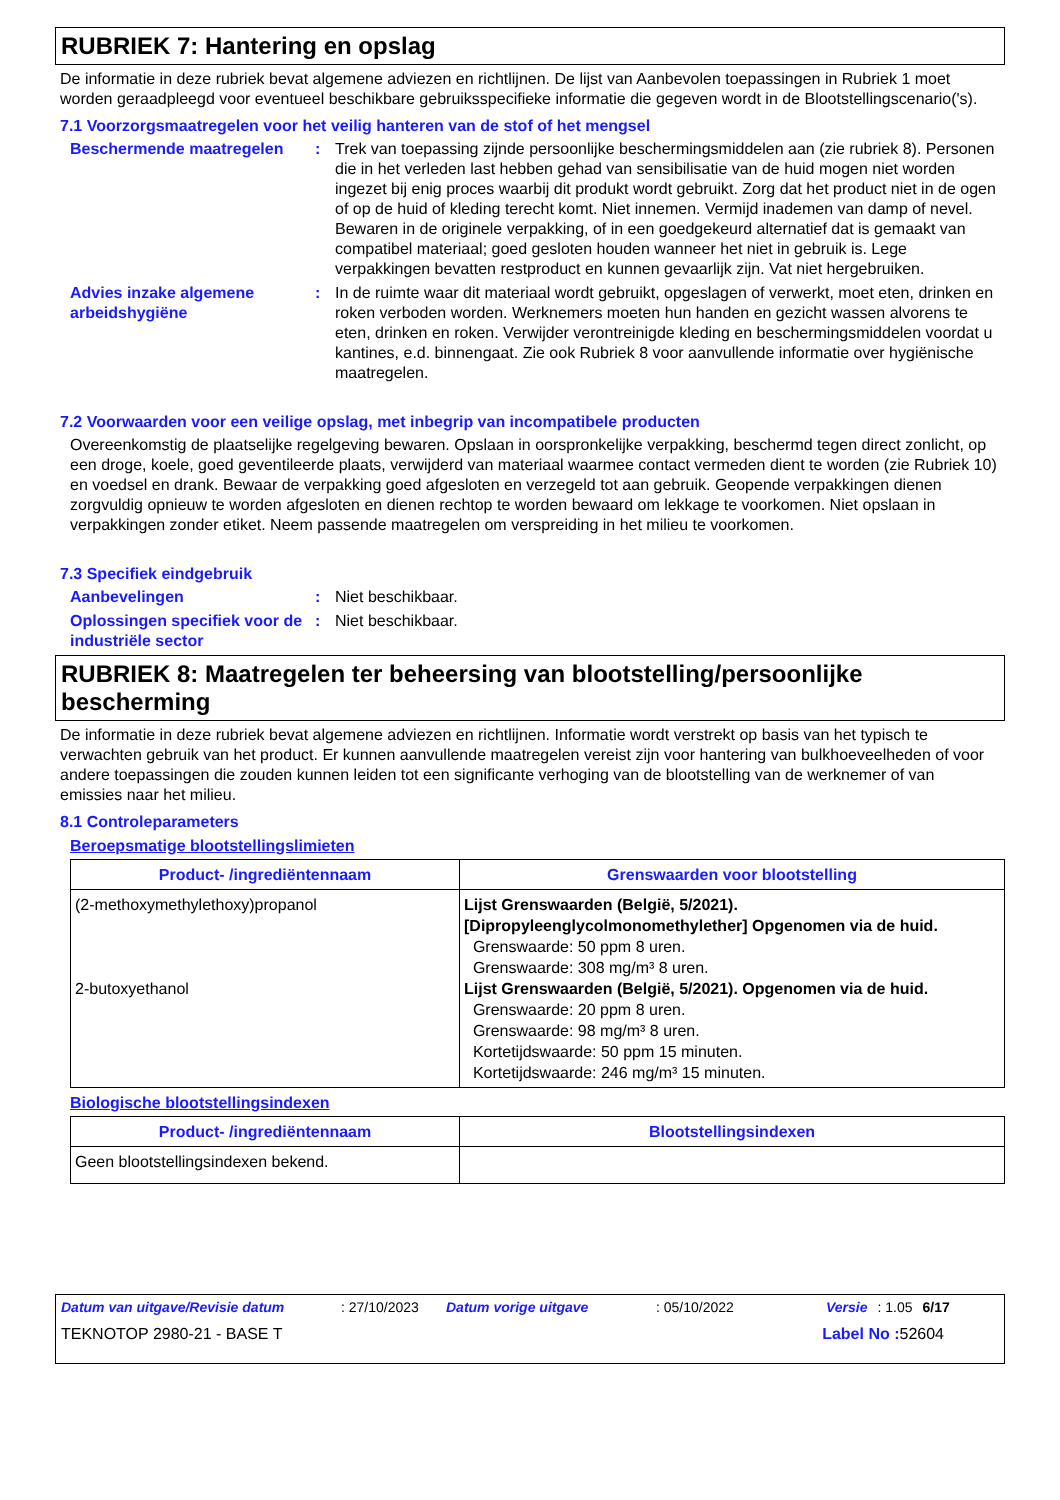RUBRIEK 7: Hantering en opslag
De informatie in deze rubriek bevat algemene adviezen en richtlijnen. De lijst van Aanbevolen toepassingen in Rubriek 1 moet worden geraadpleegd voor eventueel beschikbare gebruiksspecifieke informatie die gegeven wordt in de Blootstellingscenario('s).
7.1 Voorzorgsmaatregelen voor het veilig hanteren van de stof of het mengsel
Beschermende maatregelen : Trek van toepassing zijnde persoonlijke beschermingsmiddelen aan (zie rubriek 8). Personen die in het verleden last hebben gehad van sensibilisatie van de huid mogen niet worden ingezet bij enig proces waarbij dit produkt wordt gebruikt. Zorg dat het product niet in de ogen of op de huid of kleding terecht komt. Niet innemen. Vermijd inademen van damp of nevel. Bewaren in de originele verpakking, of in een goedgekeurd alternatief dat is gemaakt van compatibel materiaal; goed gesloten houden wanneer het niet in gebruik is. Lege verpakkingen bevatten restproduct en kunnen gevaarlijk zijn. Vat niet hergebruiken.
Advies inzake algemene arbeidshygiëne
: In de ruimte waar dit materiaal wordt gebruikt, opgeslagen of verwerkt, moet eten, drinken en roken verboden worden. Werknemers moeten hun handen en gezicht wassen alvorens te eten, drinken en roken. Verwijder verontreinigde kleding en beschermingsmiddelen voordat u kantines, e.d. binnengaat. Zie ook Rubriek 8 voor aanvullende informatie over hygiënische maatregelen.
7.2 Voorwaarden voor een veilige opslag, met inbegrip van incompatibele producten
Overeenkomstig de plaatselijke regelgeving bewaren. Opslaan in oorspronkelijke verpakking, beschermd tegen direct zonlicht, op een droge, koele, goed geventileerde plaats, verwijderd van materiaal waarmee contact vermeden dient te worden (zie Rubriek 10) en voedsel en drank. Bewaar de verpakking goed afgesloten en verzegeld tot aan gebruik. Geopende verpakkingen dienen zorgvuldig opnieuw te worden afgesloten en dienen rechtop te worden bewaard om lekkage te voorkomen. Niet opslaan in verpakkingen zonder etiket. Neem passende maatregelen om verspreiding in het milieu te voorkomen.
7.3 Specifiek eindgebruik
Aanbevelingen : Niet beschikbaar.
Oplossingen specifiek voor de industriële sector
: Niet beschikbaar.
RUBRIEK 8: Maatregelen ter beheersing van blootstelling/persoonlijke bescherming
De informatie in deze rubriek bevat algemene adviezen en richtlijnen. Informatie wordt verstrekt op basis van het typisch te verwachten gebruik van het product. Er kunnen aanvullende maatregelen vereist zijn voor hantering van bulkhoeveelheden of voor andere toepassingen die zouden kunnen leiden tot een significante verhoging van de blootstelling van de werknemer of van emissies naar het milieu.
8.1 Controleparameters
Beroepsmatige blootstellingslimieten
| Product- /ingrediëntennaam | Grenswaarden voor blootstelling |
| --- | --- |
| (2-methoxymethylethoxy)propanol 2-butoxyethanol | Lijst Grenswaarden (België, 5/2021). [Dipropyleenglycolmonomethylether] Opgenomen via de huid. Grenswaarde: 50 ppm 8 uren. Grenswaarde: 308 mg/m³ 8 uren. Lijst Grenswaarden (België, 5/2021). Opgenomen via de huid. Grenswaarde: 20 ppm 8 uren. Grenswaarde: 98 mg/m³ 8 uren. Kortetijdswaarde: 50 ppm 15 minuten. Kortetijdswaarde: 246 mg/m³ 15 minuten. |
Biologische blootstellingsindexen
| Product- /ingrediëntennaam | Blootstellingsindexen |
| --- | --- |
| Geen blootstellingsindexen bekend. | |
Datum van uitgave/Revisie datum: 27/10/2023 Datum vorige uitgave: 05/10/2022 Versie: 1.05 6/17
TEKNOTOP 2980-21 - BASE T Label No : 52604